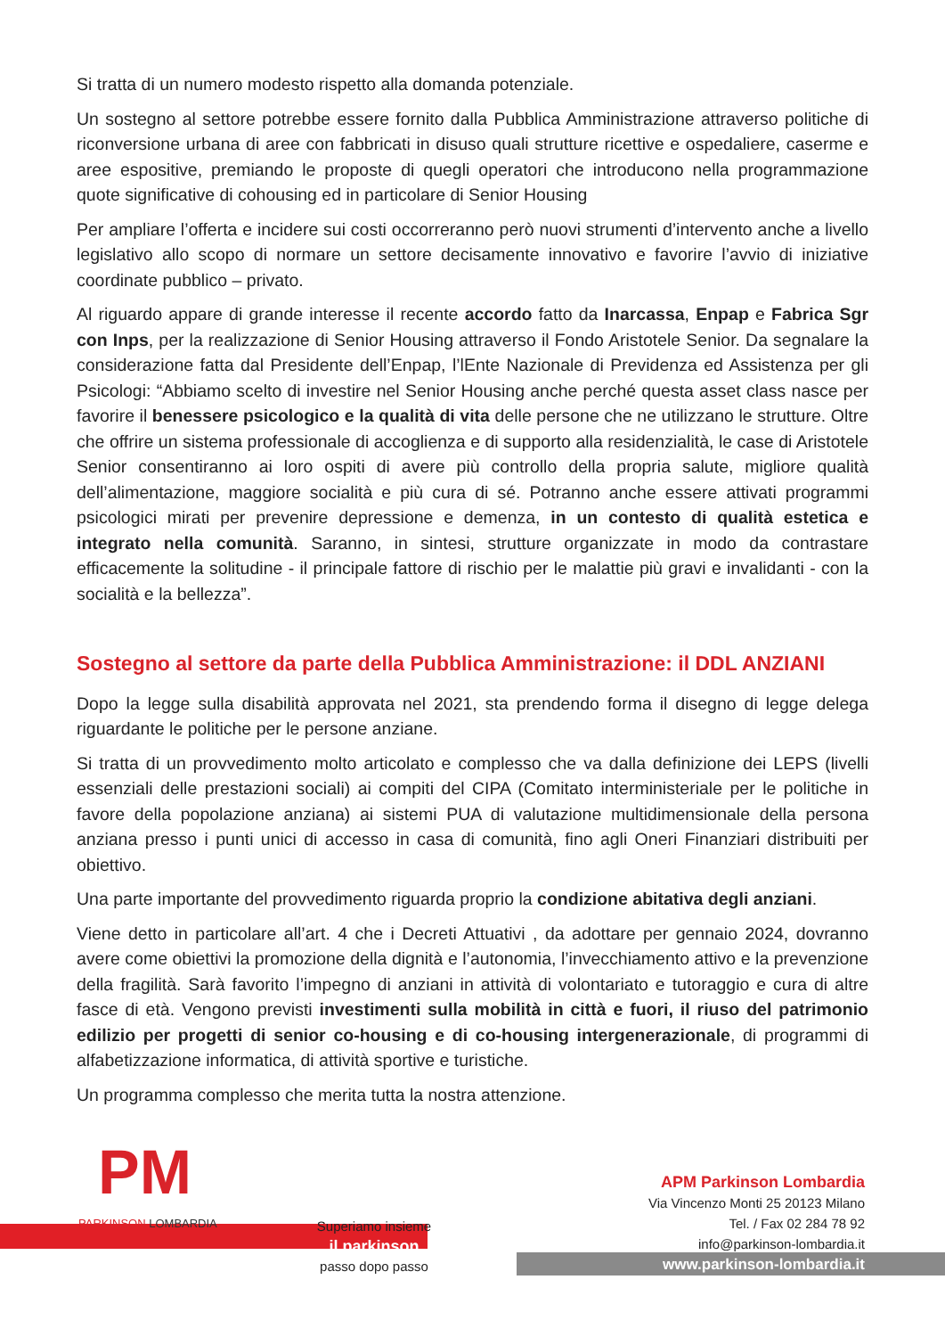Si tratta di un numero modesto rispetto alla domanda potenziale.
Un sostegno al settore potrebbe essere fornito dalla Pubblica Amministrazione attraverso politiche di riconversione urbana di aree con fabbricati in disuso quali strutture ricettive e ospedaliere, caserme e aree espositive, premiando le proposte di quegli operatori che introducono nella programmazione quote significative di cohousing ed in particolare di Senior Housing
Per ampliare l’offerta e incidere sui costi occorreranno però nuovi strumenti d’intervento anche a livello legislativo allo scopo di normare un settore decisamente innovativo e favorire l’avvio di iniziative coordinate pubblico – privato.
Al riguardo appare di grande interesse il recente accordo fatto da Inarcassa, Enpap e Fabrica Sgr con Inps, per la realizzazione di Senior Housing attraverso il Fondo Aristotele Senior. Da segnalare la considerazione fatta dal Presidente dell’Enpap, l’lEnte Nazionale di Previdenza ed Assistenza per gli Psicologi: “Abbiamo scelto di investire nel Senior Housing anche perché questa asset class nasce per favorire il benessere psicologico e la qualità di vita delle persone che ne utilizzano le strutture. Oltre che offrire un sistema professionale di accoglienza e di supporto alla residenzialità, le case di Aristotele Senior consentiranno ai loro ospiti di avere più controllo della propria salute, migliore qualità dell’alimentazione, maggiore socialità e più cura di sé. Potranno anche essere attivati programmi psicologici mirati per prevenire depressione e demenza, in un contesto di qualità estetica e integrato nella comunità. Saranno, in sintesi, strutture organizzate in modo da contrastare efficacemente la solitudine - il principale fattore di rischio per le malattie più gravi e invalidanti - con la socialità e la bellezza”.
Sostegno al settore da parte della Pubblica Amministrazione: il DDL ANZIANI
Dopo la legge sulla disabilità approvata nel 2021, sta prendendo forma il disegno di legge delega riguardante le politiche per le persone anziane.
Si tratta di un provvedimento molto articolato e complesso che va dalla definizione dei LEPS (livelli essenziali delle prestazioni sociali) ai compiti del CIPA (Comitato interministeriale per le politiche in favore della popolazione anziana) ai sistemi PUA di valutazione multidimensionale della persona anziana presso i punti unici di accesso in casa di comunità, fino agli Oneri Finanziari distribuiti per obiettivo.
Una parte importante del provvedimento riguarda proprio la condizione abitativa degli anziani.
Viene detto in particolare all’art. 4 che i Decreti Attuativi , da adottare per gennaio 2024, dovranno avere come obiettivi la promozione della dignità e l’autonomia, l’invecchiamento attivo e la prevenzione della fragilità. Sarà favorito l’impegno di anziani in attività di volontariato e tutoraggio e cura di altre fasce di età. Vengono previsti investimenti sulla mobilità in città e fuori, il riuso del patrimonio edilizio per progetti di senior co-housing e di co-housing intergenerazionale, di programmi di alfabetizzazione informatica, di attività sportive e turistiche.
Un programma complesso che merita tutta la nostra attenzione.
PM
PARKINSON LOMBARDIA
Superiamo insieme
il parkinson
passo dopo passo
APM Parkinson Lombardia
Via Vincenzo Monti 25 20123 Milano
Tel. / Fax 02 284 78 92
info@parkinson-lombardia.it
www.parkinson-lombardia.it